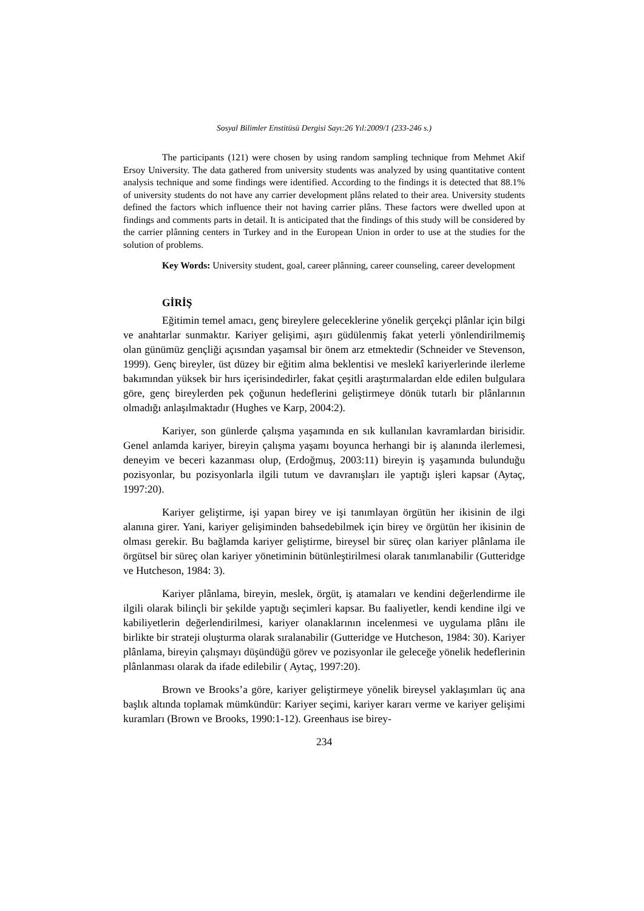Sosyal Bilimler Enstitüsü Dergisi Sayı:26 Yıl:2009/1 (233-246 s.)
The participants (121) were chosen by using random sampling technique from Mehmet Akif Ersoy University. The data gathered from university students was analyzed by using quantitative content analysis technique and some findings were identified. According to the findings it is detected that 88.1% of university students do not have any carrier development plâns related to their area. University students defined the factors which influence their not having carrier plâns. These factors were dwelled upon at findings and comments parts in detail. It is anticipated that the findings of this study will be considered by the carrier plânning centers in Turkey and in the European Union in order to use at the studies for the solution of problems.
Key Words: University student, goal, career plânning, career counseling, career development
GİRİŞ
Eğitimin temel amacı, genç bireylere geleceklerine yönelik gerçekçi plânlar için bilgi ve anahtarlar sunmaktır. Kariyer gelişimi, aşırı güdülenmiş fakat yeterli yönlendirilmemiş olan günümüz gençliği açısından yaşamsal bir önem arz etmektedir (Schneider ve Stevenson, 1999). Genç bireyler, üst düzey bir eğitim alma beklentisi ve meslekî kariyerlerinde ilerleme bakımından yüksek bir hırs içerisindedirler, fakat çeşitli araştırmalardan elde edilen bulgulara göre, genç bireylerden pek çoğunun hedeflerini geliştirmeye dönük tutarlı bir plânlarının olmadığı anlaşılmaktadır (Hughes ve Karp, 2004:2).
Kariyer, son günlerde çalışma yaşamında en sık kullanılan kavramlardan birisidir. Genel anlamda kariyer, bireyin çalışma yaşamı boyunca herhangi bir iş alanında ilerlemesi, deneyim ve beceri kazanması olup, (Erdoğmuş, 2003:11) bireyin iş yaşamında bulunduğu pozisyonlar, bu pozisyonlarla ilgili tutum ve davranışları ile yaptığı işleri kapsar (Aytaç, 1997:20).
Kariyer geliştirme, işi yapan birey ve işi tanımlayan örgütün her ikisinin de ilgi alanına girer. Yani, kariyer gelişiminden bahsedebilmek için birey ve örgütün her ikisinin de olması gerekir. Bu bağlamda kariyer geliştirme, bireysel bir süreç olan kariyer plânlama ile örgütsel bir süreç olan kariyer yönetiminin bütünleştirilmesi olarak tanımlanabilir (Gutteridge ve Hutcheson, 1984: 3).
Kariyer plânlama, bireyin, meslek, örgüt, iş atamaları ve kendini değerlendirme ile ilgili olarak bilinçli bir şekilde yaptığı seçimleri kapsar. Bu faaliyetler, kendi kendine ilgi ve kabiliyetlerin değerlendirilmesi, kariyer olanaklarının incelenmesi ve uygulama plânı ile birlikte bir strateji oluşturma olarak sıralanabilir (Gutteridge ve Hutcheson, 1984: 30). Kariyer plânlama, bireyin çalışmayı düşündüğü görev ve pozisyonlar ile geleceğe yönelik hedeflerinin plânlanması olarak da ifade edilebilir ( Aytaç, 1997:20).
Brown ve Brooks’a göre, kariyer geliştirmeye yönelik bireysel yaklaşımları üç ana başlık altında toplamak mümkündür: Kariyer seçimi, kariyer kararı verme ve kariyer gelişimi kuramları (Brown ve Brooks, 1990:1-12). Greenhaus ise birey-
234